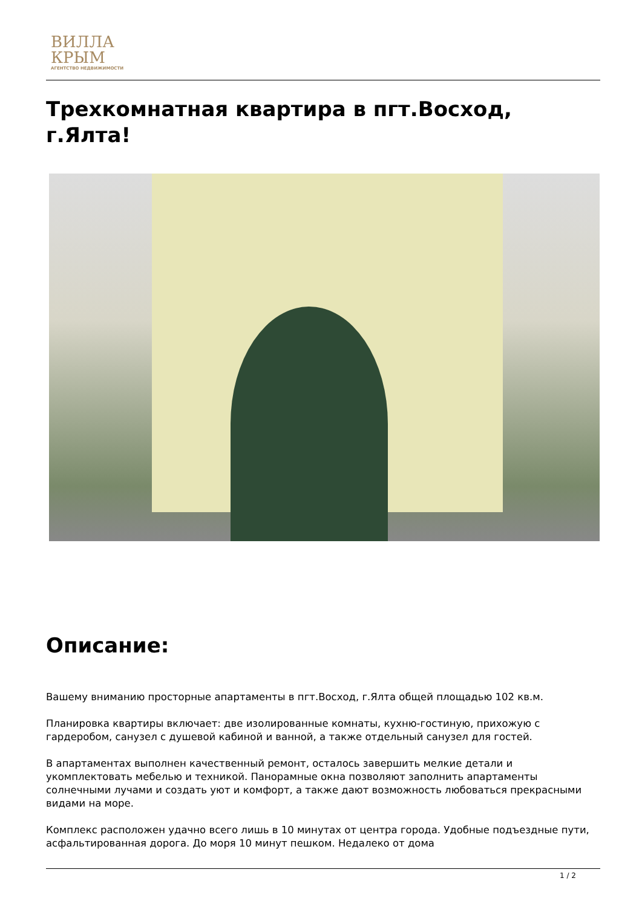ВИЛЛА
КРЫМ
АГЕНТСТВО НЕДВИЖИМОСТИ
Трехкомнатная квартира в пгт.Восход, г.Ялта!
Описание:
Вашему вниманию просторные апартаменты в пгт.Восход, г.Ялта общей площадью 102 кв.м.
Планировка квартиры включает: две изолированные комнаты, кухню-гостиную, прихожую с гардеробом, санузел с душевой кабиной и ванной, а также отдельный санузел для гостей.
В апартаментах выполнен качественный ремонт, осталось завершить мелкие детали и укомплектовать мебелью и техникой. Панорамные окна позволяют заполнить апартаменты солнечными лучами и создать уют и комфорт, а также дают возможность любоваться прекрасными видами на море.
Комплекс расположен удачно всего лишь в 10 минутах от центра города. Удобные подъездные пути, асфальтированная дорога. До моря 10 минут пешком. Недалеко от дома
1 / 2